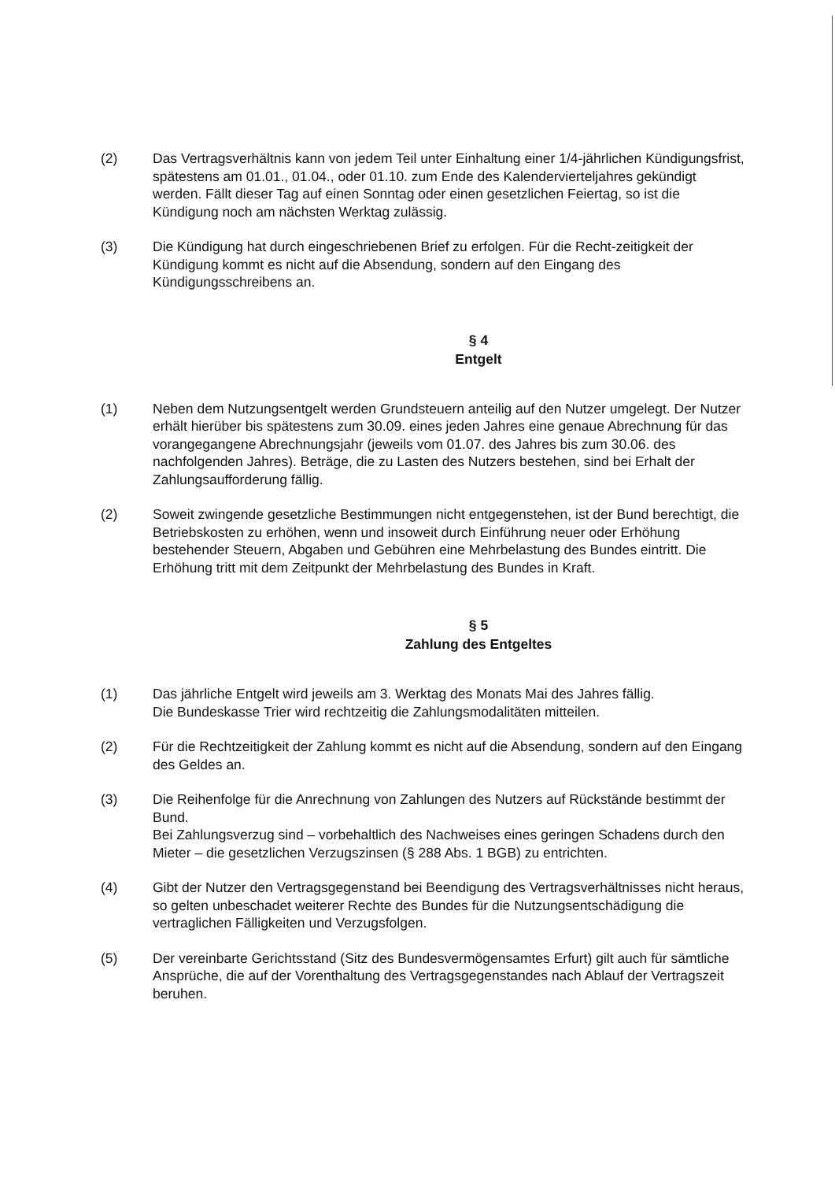(2) Das Vertragsverhältnis kann von jedem Teil unter Einhaltung einer 1/4-jährlichen Kündigungsfrist, spätestens am 01.01., 01.04., oder 01.10. zum Ende des Kalendervierteljahres gekündigt werden. Fällt dieser Tag auf einen Sonntag oder einen gesetzlichen Feiertag, so ist die Kündigung noch am nächsten Werktag zulässig.
(3) Die Kündigung hat durch eingeschriebenen Brief zu erfolgen. Für die Recht-zeitigkeit der Kündigung kommt es nicht auf die Absendung, sondern auf den Eingang des Kündigungsschreibens an.
§ 4
Entgelt
(1) Neben dem Nutzungsentgelt werden Grundsteuern anteilig auf den Nutzer umgelegt. Der Nutzer erhält hierüber bis spätestens zum 30.09. eines jeden Jahres eine genaue Abrechnung für das vorangegangene Abrechnungsjahr (jeweils vom 01.07. des Jahres bis zum 30.06. des nachfolgenden Jahres). Beträge, die zu Lasten des Nutzers bestehen, sind bei Erhalt der Zahlungsaufforderung fällig.
(2) Soweit zwingende gesetzliche Bestimmungen nicht entgegenstehen, ist der Bund berechtigt, die Betriebskosten zu erhöhen, wenn und insoweit durch Einführung neuer oder Erhöhung bestehender Steuern, Abgaben und Gebühren eine Mehrbelastung des Bundes eintritt. Die Erhöhung tritt mit dem Zeitpunkt der Mehrbelastung des Bundes in Kraft.
§ 5
Zahlung des Entgeltes
(1) Das jährliche Entgelt wird jeweils am 3. Werktag des Monats Mai des Jahres fällig.
Die Bundeskasse Trier wird rechtzeitig die Zahlungsmodalitäten mitteilen.
(2) Für die Rechtzeitigkeit der Zahlung kommt es nicht auf die Absendung, sondern auf den Eingang des Geldes an.
(3) Die Reihenfolge für die Anrechnung von Zahlungen des Nutzers auf Rückstände bestimmt der Bund.
Bei Zahlungsverzug sind – vorbehaltlich des Nachweises eines geringen Schadens durch den Mieter – die gesetzlichen Verzugszinsen (§ 288 Abs. 1 BGB) zu entrichten.
(4) Gibt der Nutzer den Vertragsgegenstand bei Beendigung des Vertragsverhältnisses nicht heraus, so gelten unbeschadet weiterer Rechte des Bundes für die Nutzungsentschädigung die vertraglichen Fälligkeiten und Verzugsfolgen.
(5) Der vereinbarte Gerichtsstand (Sitz des Bundesvermögensamtes Erfurt) gilt auch für sämtliche Ansprüche, die auf der Vorenthaltung des Vertragsgegenstandes nach Ablauf der Vertragszeit beruhen.